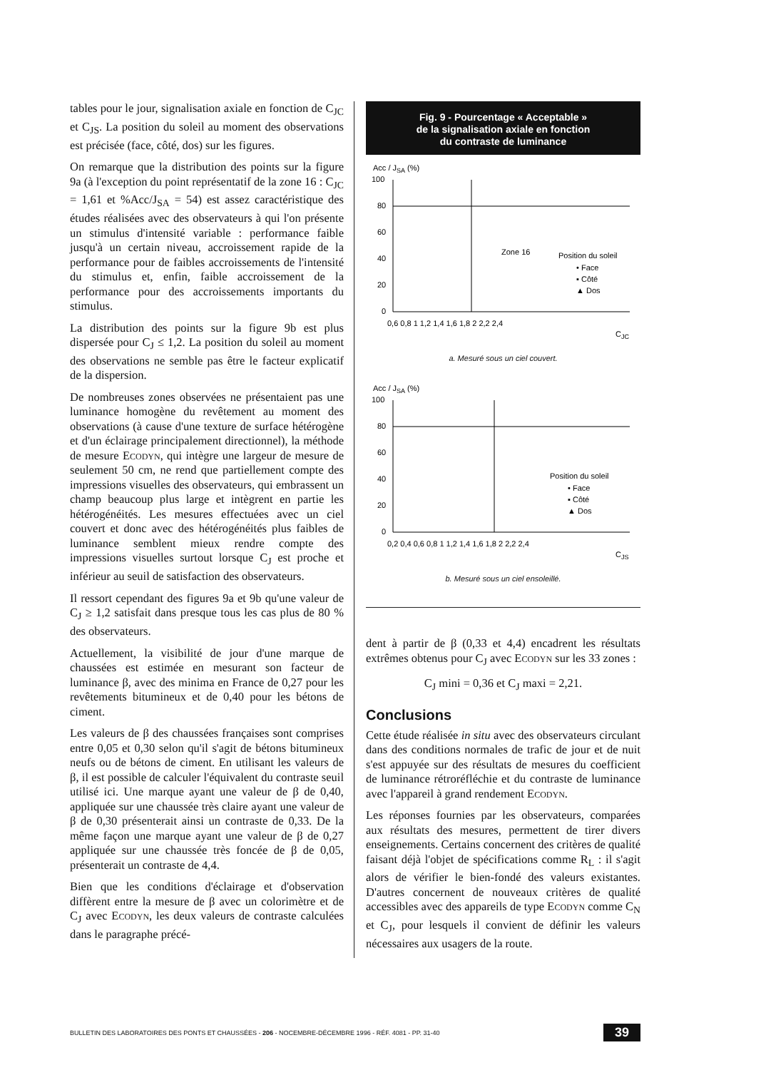tables pour le jour, signalisation axiale en fonction de C<sub>JC</sub> et C<sub>JS</sub>. La position du soleil au moment des observations est précisée (face, côté, dos) sur les figures.
On remarque que la distribution des points sur la figure 9a (à l'exception du point représentatif de la zone 16 : C<sub>JC</sub> = 1,61 et %Acc/J<sub>SA</sub> = 54) est assez caractéristique des études réalisées avec des observateurs à qui l'on présente un stimulus d'intensité variable : performance faible jusqu'à un certain niveau, accroissement rapide de la performance pour de faibles accroissements de l'intensité du stimulus et, enfin, faible accroissement de la performance pour des accroissements importants du stimulus.
La distribution des points sur la figure 9b est plus dispersée pour C<sub>J</sub> ≤ 1,2. La position du soleil au moment des observations ne semble pas être le facteur explicatif de la dispersion.
De nombreuses zones observées ne présentaient pas une luminance homogène du revêtement au moment des observations (à cause d'une texture de surface hétérogène et d'un éclairage principalement directionnel), la méthode de mesure Ecodyn, qui intègre une largeur de mesure de seulement 50 cm, ne rend que partiellement compte des impressions visuelles des observateurs, qui embrassent un champ beaucoup plus large et intègrent en partie les hétérogénéités. Les mesures effectuées avec un ciel couvert et donc avec des hétérogénéités plus faibles de luminance semblent mieux rendre compte des impressions visuelles surtout lorsque C<sub>J</sub> est proche et inférieur au seuil de satisfaction des observateurs.
Il ressort cependant des figures 9a et 9b qu'une valeur de C<sub>J</sub> ≥ 1,2 satisfait dans presque tous les cas plus de 80 % des observateurs.
Actuellement, la visibilité de jour d'une marque de chaussées est estimée en mesurant son facteur de luminance β, avec des minima en France de 0,27 pour les revêtements bitumineux et de 0,40 pour les bétons de ciment.
Les valeurs de β des chaussées françaises sont comprises entre 0,05 et 0,30 selon qu'il s'agit de bétons bitumineux neufs ou de bétons de ciment. En utilisant les valeurs de β, il est possible de calculer l'équivalent du contraste seuil utilisé ici. Une marque ayant une valeur de β de 0,40, appliquée sur une chaussée très claire ayant une valeur de β de 0,30 présenterait ainsi un contraste de 0,33. De la même façon une marque ayant une valeur de β de 0,27 appliquée sur une chaussée très foncée de β de 0,05, présenterait un contraste de 4,4.
Bien que les conditions d'éclairage et d'observation diffèrent entre la mesure de β avec un colorimètre et de C<sub>J</sub> avec Ecodyn, les deux valeurs de contraste calculées dans le paragraphe précé-
Fig. 9 - Pourcentage « Acceptable »
de la signalisation axiale en fonction
du contraste de luminance
Acc / JSA (%)
100
80
60
40
20
0
0,6 0,8 1 1,2 1,4 1,6 1,8 2 2,2 2,4
CJC
Zone 16
Position du soleil
• Face
▪ Côté
▲ Dos
a. Mesuré sous un ciel couvert.
Acc / JSA (%)
100
80
60
40
20
0
0,2 0,4 0,6 0,8 1 1,2 1,4 1,6 1,8 2 2,2 2,4
CJS
Position du soleil
• Face
▪ Côté
▲ Dos
b. Mesuré sous un ciel ensoleillé.
dent à partir de β (0,33 et 4,4) encadrent les résultats extrêmes obtenus pour C<sub>J</sub> avec Ecodyn sur les 33 zones :
C<sub>J</sub> mini = 0,36 et C<sub>J</sub> maxi = 2,21.
Conclusions
Cette étude réalisée in situ avec des observateurs circulant dans des conditions normales de trafic de jour et de nuit s'est appuyée sur des résultats de mesures du coefficient de luminance rétroréfléchie et du contraste de luminance avec l'appareil à grand rendement Ecodyn.
Les réponses fournies par les observateurs, comparées aux résultats des mesures, permettent de tirer divers enseignements. Certains concernent des critères de qualité faisant déjà l'objet de spécifications comme R<sub>L</sub> : il s'agit alors de vérifier le bien-fondé des valeurs existantes. D'autres concernent de nouveaux critères de qualité accessibles avec des appareils de type Ecodyn comme C<sub>N</sub> et C<sub>J</sub>, pour lesquels il convient de définir les valeurs nécessaires aux usagers de la route.
BULLETIN DES LABORATOIRES DES PONTS ET CHAUSSÉES - 206 - NOCEMBRE-DÉCEMBRE 1996 - RÉF. 4081 - PP. 31-40 39